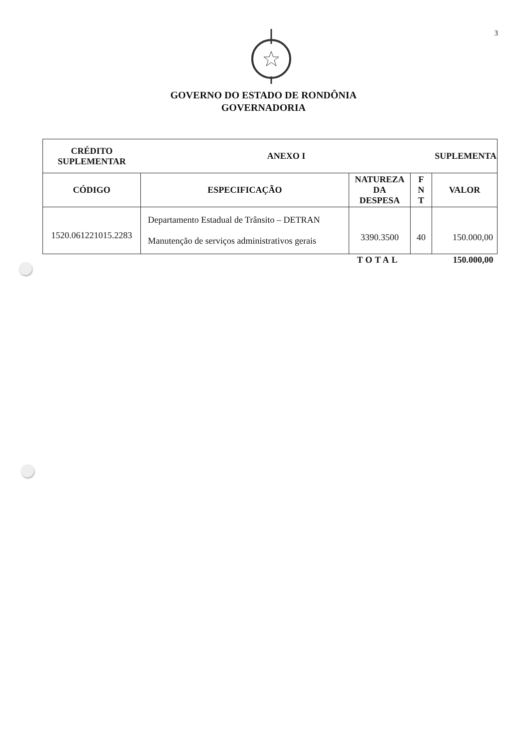3
GOVERNO DO ESTADO DE RONDÔNIA
GOVERNADORIA
| CRÉDITO SUPLEMENTAR | ANEXO I | | | SUPLEMENTA |
| --- | --- | --- | --- | --- |
| CÓDIGO | ESPECIFICAÇÃO | NATUREZA DA DESPESA | F N T | VALOR |
| 1520.061221015.2283 | Departamento Estadual de Trânsito – DETRAN Manutenção de serviços administrativos gerais | 3390.3500 | 40 | 150.000,00 |
| | | TOTAL | | 150.000,00 |